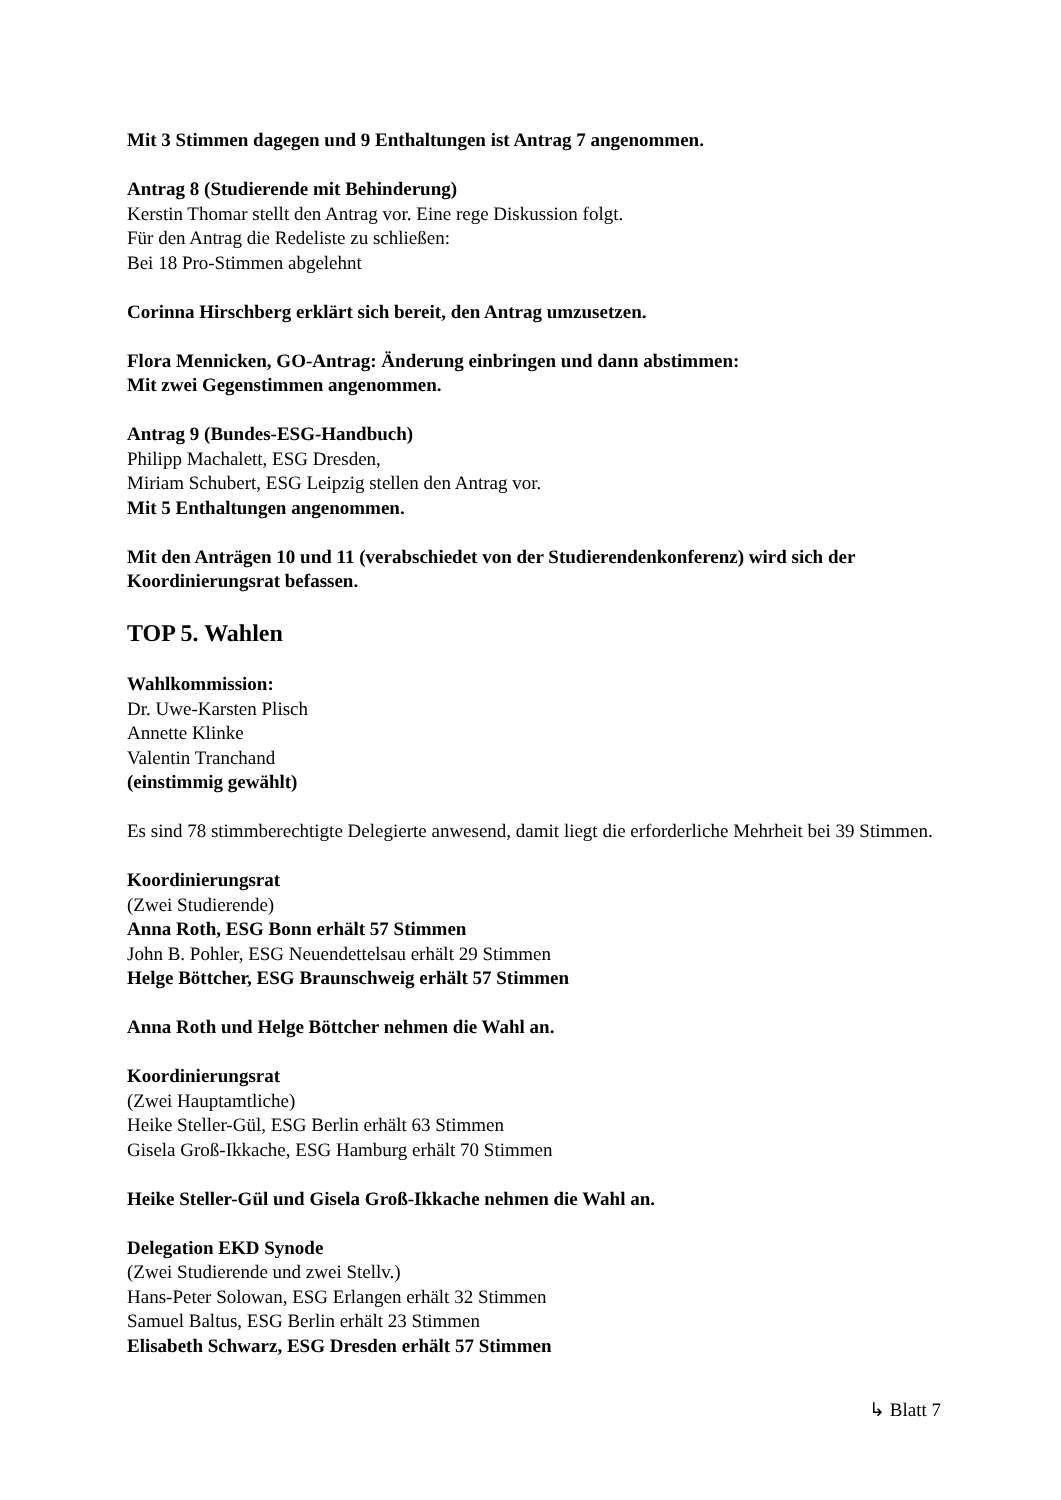Mit 3 Stimmen dagegen und 9 Enthaltungen ist Antrag 7 angenommen.
Antrag 8 (Studierende mit Behinderung)
Kerstin Thomar stellt den Antrag vor. Eine rege Diskussion folgt.
Für den Antrag die Redeliste zu schließen:
Bei 18 Pro-Stimmen abgelehnt
Corinna Hirschberg erklärt sich bereit, den Antrag umzusetzen.
Flora Mennicken, GO-Antrag: Änderung einbringen und dann abstimmen:
Mit zwei Gegenstimmen angenommen.
Antrag 9 (Bundes-ESG-Handbuch)
Philipp Machalett, ESG Dresden,
Miriam Schubert, ESG Leipzig stellen den Antrag vor.
Mit 5 Enthaltungen angenommen.
Mit den Anträgen 10 und 11 (verabschiedet von der Studierendenkonferenz) wird sich der Koordinierungsrat befassen.
TOP 5. Wahlen
Wahlkommission:
Dr. Uwe-Karsten Plisch
Annette Klinke
Valentin Tranchand
(einstimmig gewählt)
Es sind 78 stimmberechtigte Delegierte anwesend, damit liegt die erforderliche Mehrheit bei 39 Stimmen.
Koordinierungsrat
(Zwei Studierende)
Anna Roth, ESG Bonn erhält 57 Stimmen
John B. Pohler, ESG Neuendettelsau erhält 29 Stimmen
Helge Böttcher, ESG Braunschweig erhält 57 Stimmen
Anna Roth und Helge Böttcher nehmen die Wahl an.
Koordinierungsrat
(Zwei Hauptamtliche)
Heike Steller-Gül, ESG Berlin erhält 63 Stimmen
Gisela Groß-Ikkache, ESG Hamburg erhält 70 Stimmen
Heike Steller-Gül und Gisela Groß-Ikkache nehmen die Wahl an.
Delegation EKD Synode
(Zwei Studierende und zwei Stellv.)
Hans-Peter Solowan, ESG Erlangen erhält 32 Stimmen
Samuel Baltus, ESG Berlin erhält 23 Stimmen
Elisabeth Schwarz, ESG Dresden erhält 57 Stimmen
↳ Blatt 7